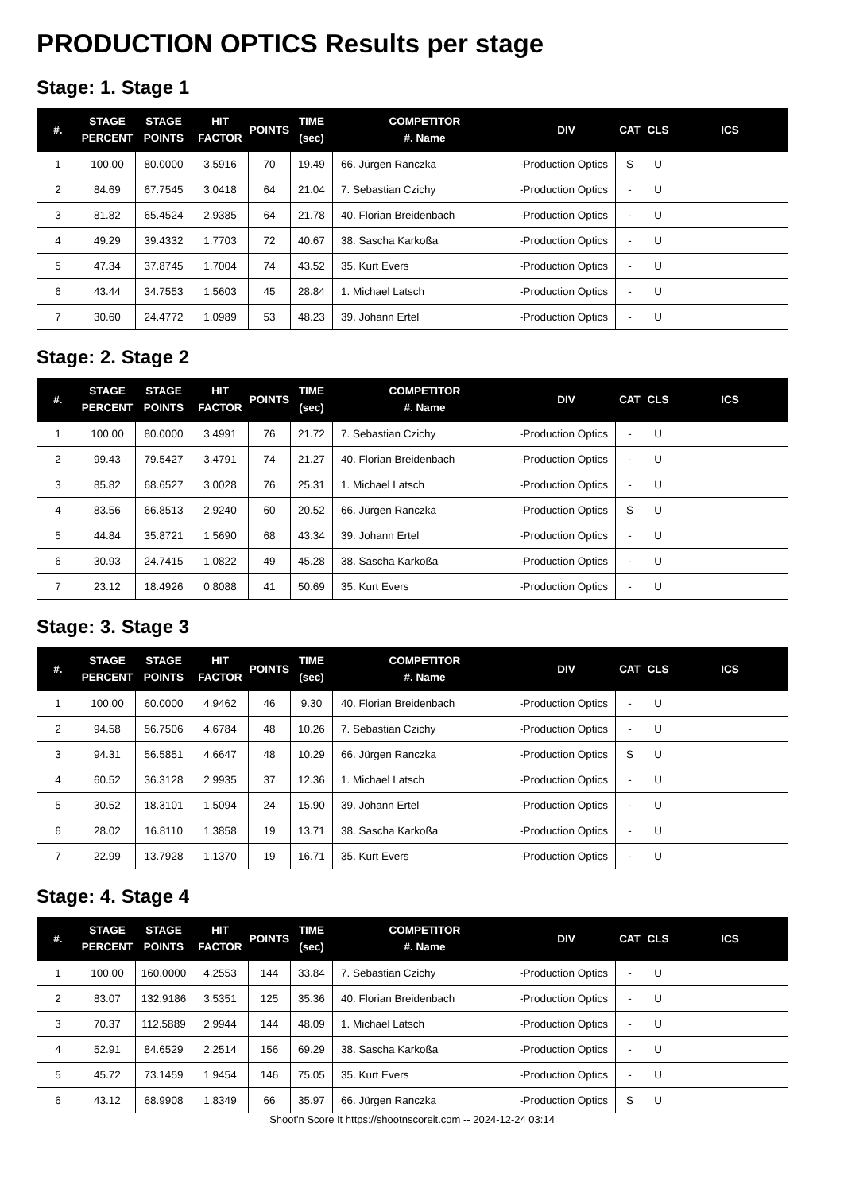PRODUCTION OPTICS Results per stage
Stage: 1. Stage 1
| #. | STAGE PERCENT | STAGE POINTS | HIT FACTOR | POINTS | TIME (sec) | COMPETITOR #. Name | DIV | CAT | CLS | ICS |
| --- | --- | --- | --- | --- | --- | --- | --- | --- | --- | --- |
| 1 | 100.00 | 80.0000 | 3.5916 | 70 | 19.49 | 66. Jürgen Ranczka | -Production Optics | S | U | |
| 2 | 84.69 | 67.7545 | 3.0418 | 64 | 21.04 | 7. Sebastian Czichy | -Production Optics | - | U | |
| 3 | 81.82 | 65.4524 | 2.9385 | 64 | 21.78 | 40. Florian Breidenbach | -Production Optics | - | U | |
| 4 | 49.29 | 39.4332 | 1.7703 | 72 | 40.67 | 38. Sascha Karkoßa | -Production Optics | - | U | |
| 5 | 47.34 | 37.8745 | 1.7004 | 74 | 43.52 | 35. Kurt Evers | -Production Optics | - | U | |
| 6 | 43.44 | 34.7553 | 1.5603 | 45 | 28.84 | 1. Michael Latsch | -Production Optics | - | U | |
| 7 | 30.60 | 24.4772 | 1.0989 | 53 | 48.23 | 39. Johann Ertel | -Production Optics | - | U | |
Stage: 2. Stage 2
| #. | STAGE PERCENT | STAGE POINTS | HIT FACTOR | POINTS | TIME (sec) | COMPETITOR #. Name | DIV | CAT | CLS | ICS |
| --- | --- | --- | --- | --- | --- | --- | --- | --- | --- | --- |
| 1 | 100.00 | 80.0000 | 3.4991 | 76 | 21.72 | 7. Sebastian Czichy | -Production Optics | - | U | |
| 2 | 99.43 | 79.5427 | 3.4791 | 74 | 21.27 | 40. Florian Breidenbach | -Production Optics | - | U | |
| 3 | 85.82 | 68.6527 | 3.0028 | 76 | 25.31 | 1. Michael Latsch | -Production Optics | - | U | |
| 4 | 83.56 | 66.8513 | 2.9240 | 60 | 20.52 | 66. Jürgen Ranczka | -Production Optics | S | U | |
| 5 | 44.84 | 35.8721 | 1.5690 | 68 | 43.34 | 39. Johann Ertel | -Production Optics | - | U | |
| 6 | 30.93 | 24.7415 | 1.0822 | 49 | 45.28 | 38. Sascha Karkoßa | -Production Optics | - | U | |
| 7 | 23.12 | 18.4926 | 0.8088 | 41 | 50.69 | 35. Kurt Evers | -Production Optics | - | U | |
Stage: 3. Stage 3
| #. | STAGE PERCENT | STAGE POINTS | HIT FACTOR | POINTS | TIME (sec) | COMPETITOR #. Name | DIV | CAT | CLS | ICS |
| --- | --- | --- | --- | --- | --- | --- | --- | --- | --- | --- |
| 1 | 100.00 | 60.0000 | 4.9462 | 46 | 9.30 | 40. Florian Breidenbach | -Production Optics | - | U | |
| 2 | 94.58 | 56.7506 | 4.6784 | 48 | 10.26 | 7. Sebastian Czichy | -Production Optics | - | U | |
| 3 | 94.31 | 56.5851 | 4.6647 | 48 | 10.29 | 66. Jürgen Ranczka | -Production Optics | S | U | |
| 4 | 60.52 | 36.3128 | 2.9935 | 37 | 12.36 | 1. Michael Latsch | -Production Optics | - | U | |
| 5 | 30.52 | 18.3101 | 1.5094 | 24 | 15.90 | 39. Johann Ertel | -Production Optics | - | U | |
| 6 | 28.02 | 16.8110 | 1.3858 | 19 | 13.71 | 38. Sascha Karkoßa | -Production Optics | - | U | |
| 7 | 22.99 | 13.7928 | 1.1370 | 19 | 16.71 | 35. Kurt Evers | -Production Optics | - | U | |
Stage: 4. Stage 4
| #. | STAGE PERCENT | STAGE POINTS | HIT FACTOR | POINTS | TIME (sec) | COMPETITOR #. Name | DIV | CAT | CLS | ICS |
| --- | --- | --- | --- | --- | --- | --- | --- | --- | --- | --- |
| 1 | 100.00 | 160.0000 | 4.2553 | 144 | 33.84 | 7. Sebastian Czichy | -Production Optics | - | U | |
| 2 | 83.07 | 132.9186 | 3.5351 | 125 | 35.36 | 40. Florian Breidenbach | -Production Optics | - | U | |
| 3 | 70.37 | 112.5889 | 2.9944 | 144 | 48.09 | 1. Michael Latsch | -Production Optics | - | U | |
| 4 | 52.91 | 84.6529 | 2.2514 | 156 | 69.29 | 38. Sascha Karkoßa | -Production Optics | - | U | |
| 5 | 45.72 | 73.1459 | 1.9454 | 146 | 75.05 | 35. Kurt Evers | -Production Optics | - | U | |
| 6 | 43.12 | 68.9908 | 1.8349 | 66 | 35.97 | 66. Jürgen Ranczka | -Production Optics | S | U | |
Shoot'n Score It https://shootnscoreit.com -- 2024-12-24 03:14